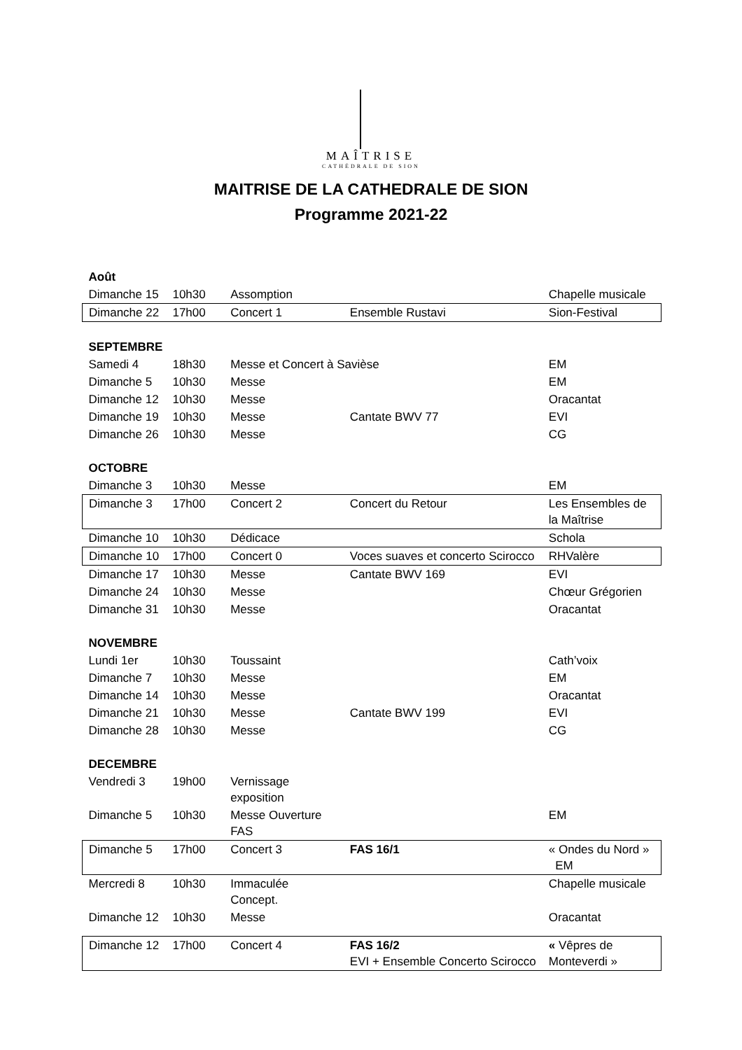MAÎTRISE
CATHÉDRALE DE SION
MAITRISE DE LA CATHEDRALE DE SION
Programme 2021-22
| Août | | | | |
| Dimanche 15 | 10h30 | Assomption | | Chapelle musicale |
| Dimanche 22 | 17h00 | Concert 1 | Ensemble Rustavi | Sion-Festival |
| SEPTEMBRE | | | | |
| Samedi 4 | 18h30 | Messe et Concert à Savièse | | EM |
| Dimanche 5 | 10h30 | Messe | | EM |
| Dimanche 12 | 10h30 | Messe | | Oracantat |
| Dimanche 19 | 10h30 | Messe | Cantate BWV 77 | EVI |
| Dimanche 26 | 10h30 | Messe | | CG |
| OCTOBRE | | | | |
| Dimanche 3 | 10h30 | Messe | | EM |
| Dimanche 3 | 17h00 | Concert 2 | Concert du Retour | Les Ensembles de la Maîtrise |
| Dimanche 10 | 10h30 | Dédicace | | Schola |
| Dimanche 10 | 17h00 | Concert 0 | Voces suaves et concerto Scirocco | RHValère |
| Dimanche 17 | 10h30 | Messe | Cantate BWV 169 | EVI |
| Dimanche 24 | 10h30 | Messe | | Chœur Grégorien |
| Dimanche 31 | 10h30 | Messe | | Oracantat |
| NOVEMBRE | | | | |
| Lundi 1er | 10h30 | Toussaint | | Cath’voix |
| Dimanche 7 | 10h30 | Messe | | EM |
| Dimanche 14 | 10h30 | Messe | | Oracantat |
| Dimanche 21 | 10h30 | Messe | Cantate BWV 199 | EVI |
| Dimanche 28 | 10h30 | Messe | | CG |
| DECEMBRE | | | | |
| Vendredi 3 | 19h00 | Vernissage exposition | | |
| Dimanche 5 | 10h30 | Messe Ouverture FAS | | EM |
| Dimanche 5 | 17h00 | Concert 3 | FAS 16/1 | « Ondes du Nord » EM |
| Mercredi 8 | 10h30 | Immaculée Concept. | | Chapelle musicale |
| Dimanche 12 | 10h30 | Messe | | Oracantat |
| Dimanche 12 | 17h00 | Concert 4 | FAS 16/2 EVI + Ensemble Concerto Scirocco | « Vêpres de Monteverdi » |